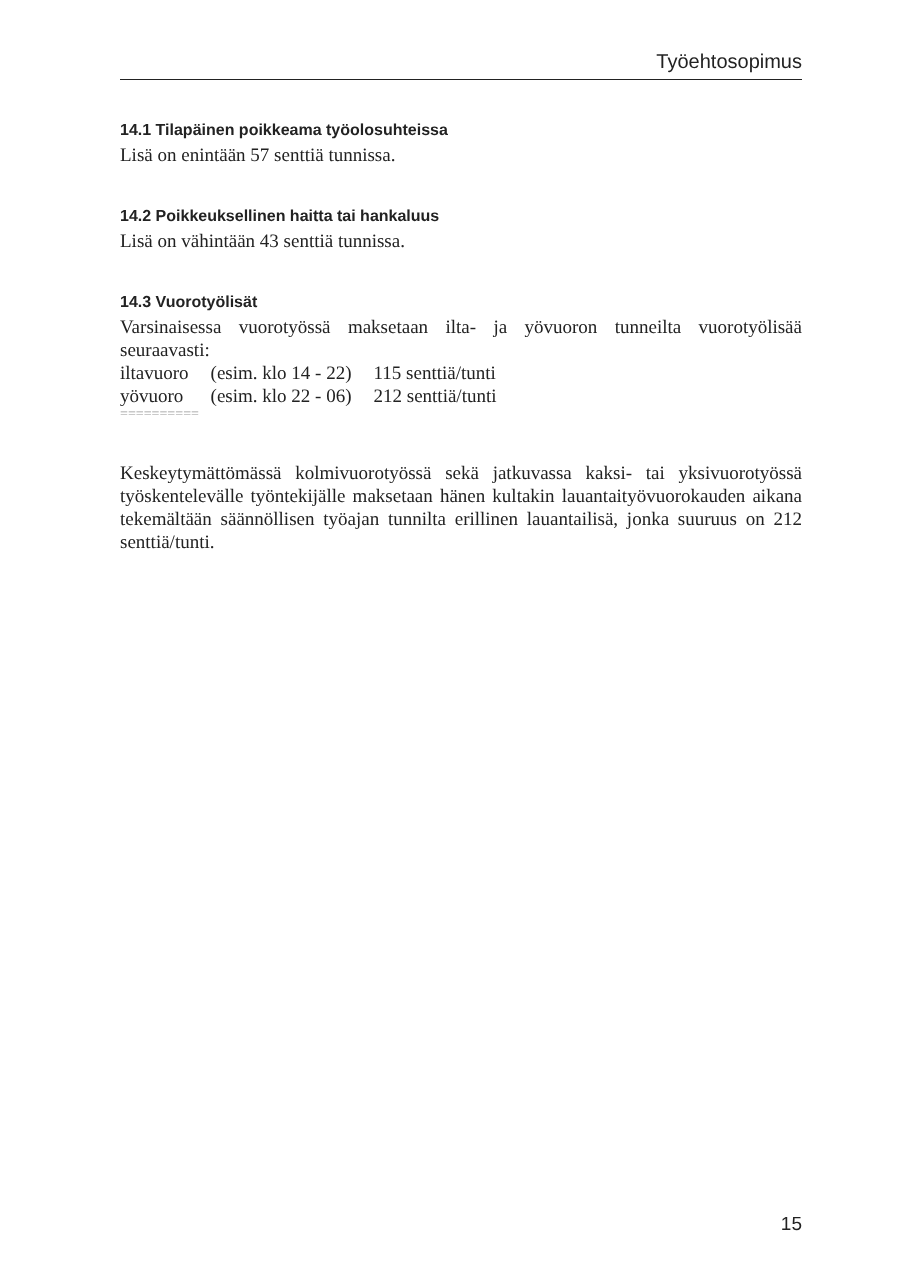Työehtosopimus
14.1 Tilapäinen poikkeama työolosuhteissa
Lisä on enintään 57 senttiä tunnissa.
14.2 Poikkeuksellinen haitta tai hankaluus
Lisä on vähintään 43 senttiä tunnissa.
14.3 Vuorotyölisät
Varsinaisessa vuorotyössä maksetaan ilta- ja yövuoron tunneilta vuorotyölisää seuraavasti:
| iltavuoro | (esim. klo 14 - 22) | 115 senttiä/tunti |
| yövuoro | (esim. klo 22 - 06) | 212 senttiä/tunti |
==========
Keskeytymättömässä kolmivuorotyössä sekä jatkuvassa kaksi- tai yksivuorotyössä työskentelevälle työntekijälle maksetaan hänen kultakin lauantaityövuorokauden aikana tekemältään säännöllisen työajan tunnilta erillinen lauantailisä, jonka suuruus on 212 senttiä/tunti.
15